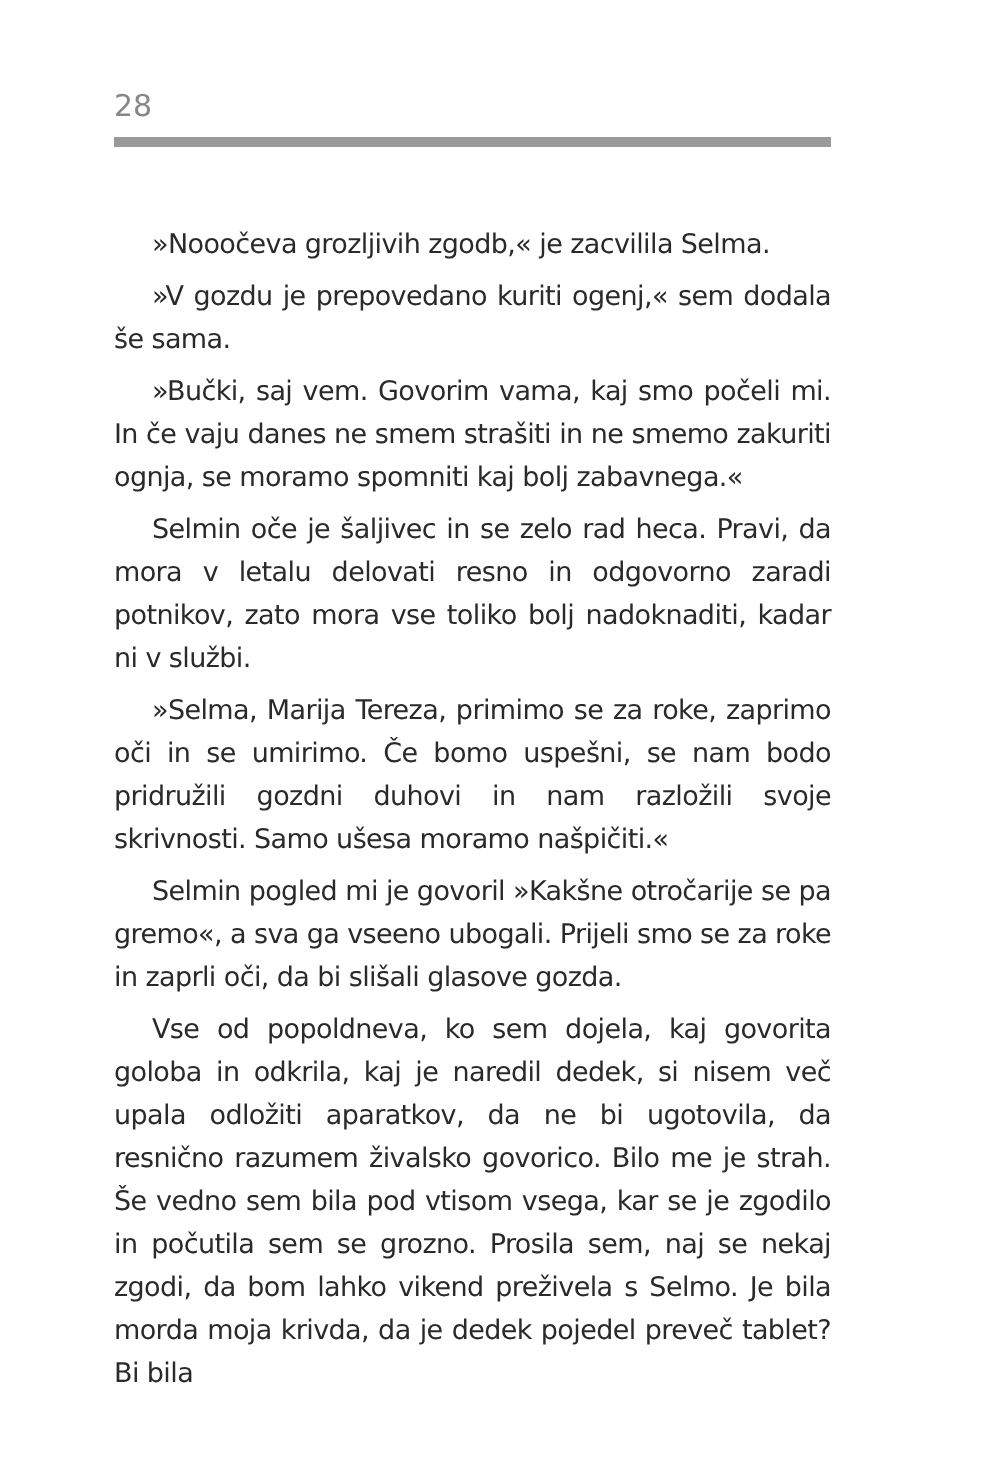28
»Nooočeva grozljivih zgodb,« je zacvililа Selma.
»V gozdu je prepovedano kuriti ogenj,« sem dodala še sama.
»Bučki, saj vem. Govorim vama, kaj smo počeli mi. In če vaju danes ne smem strašiti in ne smemo zakuriti ognja, se moramo spomniti kaj bolj zabavnega.«
Selmin oče je šaljivec in se zelo rad heca. Pravi, da mora v letalu delovati resno in odgovorno zaradi potnikov, zato mora vse toliko bolj nadoknaditi, kadar ni v službi.
»Selma, Marija Tereza, primimo se za roke, zaprimo oči in se umirimo. Če bomo uspešni, se nam bodo pridružili gozdni duhovi in nam razložili svoje skrivnosti. Samo ušesa moramo našpičiti.«
Selmin pogled mi je govoril »Kakšne otročarije se pa gremo«, a sva ga vseeno ubogali. Prijeli smo se za roke in zaprli oči, da bi slišali glasove gozda.
Vse od popoldneva, ko sem dojela, kaj govorita goloba in odkrila, kaj je naredil dedek, si nisem več upala odložiti aparatkov, da ne bi ugotovila, da resnično razumem živalsko govorico. Bilo me je strah. Še vedno sem bila pod vtisom vsega, kar se je zgodilo in počutila sem se grozno. Prosila sem, naj se nekaj zgodi, da bom lahko vikend preživela s Selmo. Je bila morda moja krivda, da je dedek pojedel preveč tablet? Bi bila